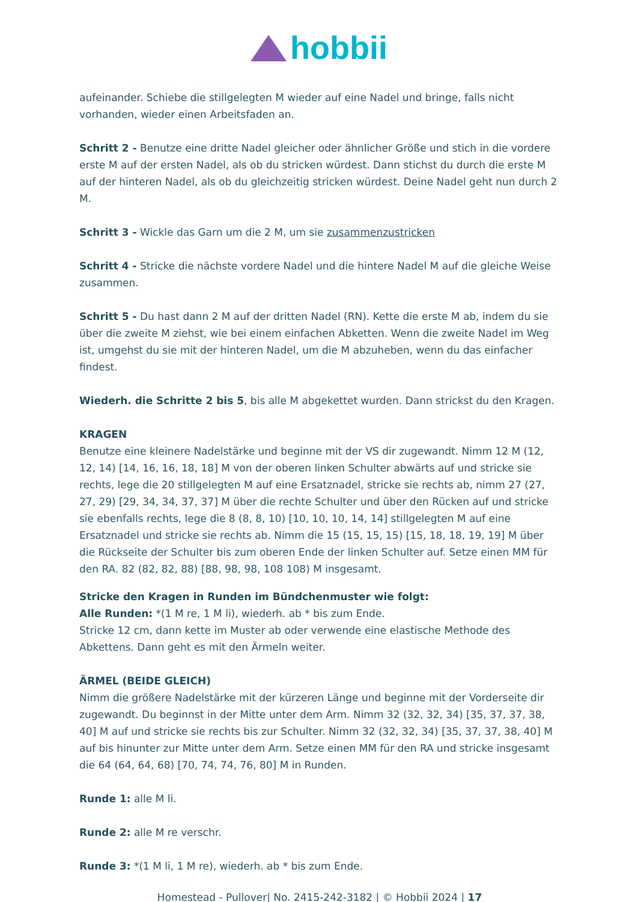hobbii
aufeinander. Schiebe die stillgelegten M wieder auf eine Nadel und bringe, falls nicht vorhanden, wieder einen Arbeitsfaden an.
Schritt 2 - Benutze eine dritte Nadel gleicher oder ähnlicher Größe und stich in die vordere erste M auf der ersten Nadel, als ob du stricken würdest. Dann stichst du durch die erste M auf der hinteren Nadel, als ob du gleichzeitig stricken würdest. Deine Nadel geht nun durch 2 M.
Schritt 3 - Wickle das Garn um die 2 M, um sie zusammenzustricken
Schritt 4 - Stricke die nächste vordere Nadel und die hintere Nadel M auf die gleiche Weise zusammen.
Schritt 5 - Du hast dann 2 M auf der dritten Nadel (RN). Kette die erste M ab, indem du sie über die zweite M ziehst, wie bei einem einfachen Abketten. Wenn die zweite Nadel im Weg ist, umgehst du sie mit der hinteren Nadel, um die M abzuheben, wenn du das einfacher findest.
Wiederh. die Schritte 2 bis 5, bis alle M abgekettet wurden. Dann strickst du den Kragen.
KRAGEN
Benutze eine kleinere Nadelstärke und beginne mit der VS dir zugewandt. Nimm 12 M (12, 12, 14) [14, 16, 16, 18, 18] M von der oberen linken Schulter abwärts auf und stricke sie rechts, lege die 20 stillgelegten M auf eine Ersatznadel, stricke sie rechts ab, nimm 27 (27, 27, 29) [29, 34, 34, 37, 37] M über die rechte Schulter und über den Rücken auf und stricke sie ebenfalls rechts, lege die 8 (8, 8, 10) [10, 10, 10, 14, 14] stillgelegten M auf eine Ersatznadel und stricke sie rechts ab. Nimm die 15 (15, 15, 15) [15, 18, 18, 19, 19] M über die Rückseite der Schulter bis zum oberen Ende der linken Schulter auf. Setze einen MM für den RA. 82 (82, 82, 88) [88, 98, 98, 108 108) M insgesamt.
Stricke den Kragen in Runden im Bündchenmuster wie folgt:
Alle Runden: *(1 M re, 1 M li), wiederh. ab * bis zum Ende.
Stricke 12 cm, dann kette im Muster ab oder verwende eine elastische Methode des Abkettens. Dann geht es mit den Ärmeln weiter.
ÄRMEL (BEIDE GLEICH)
Nimm die größere Nadelstärke mit der kürzeren Länge und beginne mit der Vorderseite dir zugewandt. Du beginnst in der Mitte unter dem Arm. Nimm 32 (32, 32, 34) [35, 37, 37, 38, 40] M auf und stricke sie rechts bis zur Schulter. Nimm 32 (32, 32, 34) [35, 37, 37, 38, 40] M auf bis hinunter zur Mitte unter dem Arm. Setze einen MM für den RA und stricke insgesamt die 64 (64, 64, 68) [70, 74, 74, 76, 80] M in Runden.
Runde 1: alle M li.
Runde 2: alle M re verschr.
Runde 3: *(1 M li, 1 M re), wiederh. ab * bis zum Ende.
Homestead - Pullover| No. 2415-242-3182 | © Hobbii 2024 | 17